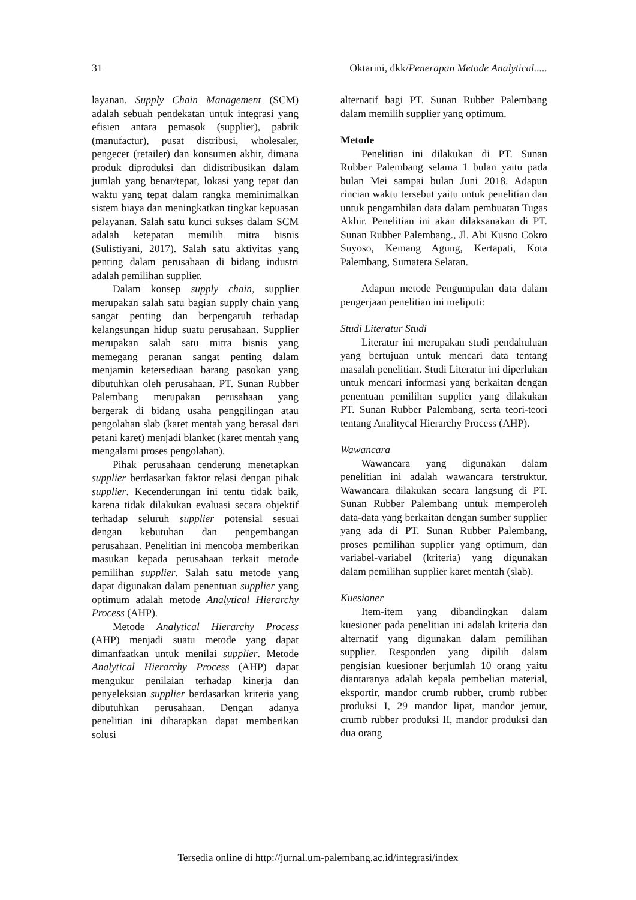31 Oktarini, dkk/Penerapan Metode Analytical.....
layanan. Supply Chain Management (SCM) adalah sebuah pendekatan untuk integrasi yang efisien antara pemasok (supplier), pabrik (manufactur), pusat distribusi, wholesaler, pengecer (retailer) dan konsumen akhir, dimana produk diproduksi dan didistribusikan dalam jumlah yang benar/tepat, lokasi yang tepat dan waktu yang tepat dalam rangka meminimalkan sistem biaya dan meningkatkan tingkat kepuasan pelayanan. Salah satu kunci sukses dalam SCM adalah ketepatan memilih mitra bisnis (Sulistiyani, 2017). Salah satu aktivitas yang penting dalam perusahaan di bidang industri adalah pemilihan supplier.
Dalam konsep supply chain, supplier merupakan salah satu bagian supply chain yang sangat penting dan berpengaruh terhadap kelangsungan hidup suatu perusahaan. Supplier merupakan salah satu mitra bisnis yang memegang peranan sangat penting dalam menjamin ketersediaan barang pasokan yang dibutuhkan oleh perusahaan. PT. Sunan Rubber Palembang merupakan perusahaan yang bergerak di bidang usaha penggilingan atau pengolahan slab (karet mentah yang berasal dari petani karet) menjadi blanket (karet mentah yang mengalami proses pengolahan).
Pihak perusahaan cenderung menetapkan supplier berdasarkan faktor relasi dengan pihak supplier. Kecenderungan ini tentu tidak baik, karena tidak dilakukan evaluasi secara objektif terhadap seluruh supplier potensial sesuai dengan kebutuhan dan pengembangan perusahaan. Penelitian ini mencoba memberikan masukan kepada perusahaan terkait metode pemilihan supplier. Salah satu metode yang dapat digunakan dalam penentuan supplier yang optimum adalah metode Analytical Hierarchy Process (AHP).
Metode Analytical Hierarchy Process (AHP) menjadi suatu metode yang dapat dimanfaatkan untuk menilai supplier. Metode Analytical Hierarchy Process (AHP) dapat mengukur penilaian terhadap kinerja dan penyeleksian supplier berdasarkan kriteria yang dibutuhkan perusahaan. Dengan adanya penelitian ini diharapkan dapat memberikan solusi
alternatif bagi PT. Sunan Rubber Palembang dalam memilih supplier yang optimum.
Metode
Penelitian ini dilakukan di PT. Sunan Rubber Palembang selama 1 bulan yaitu pada bulan Mei sampai bulan Juni 2018. Adapun rincian waktu tersebut yaitu untuk penelitian dan untuk pengambilan data dalam pembuatan Tugas Akhir. Penelitian ini akan dilaksanakan di PT. Sunan Rubber Palembang., Jl. Abi Kusno Cokro Suyoso, Kemang Agung, Kertapati, Kota Palembang, Sumatera Selatan.
Adapun metode Pengumpulan data dalam pengerjaan penelitian ini meliputi:
Studi Literatur Studi
Literatur ini merupakan studi pendahuluan yang bertujuan untuk mencari data tentang masalah penelitian. Studi Literatur ini diperlukan untuk mencari informasi yang berkaitan dengan penentuan pemilihan supplier yang dilakukan PT. Sunan Rubber Palembang, serta teori-teori tentang Analitycal Hierarchy Process (AHP).
Wawancara
Wawancara yang digunakan dalam penelitian ini adalah wawancara terstruktur. Wawancara dilakukan secara langsung di PT. Sunan Rubber Palembang untuk memperoleh data-data yang berkaitan dengan sumber supplier yang ada di PT. Sunan Rubber Palembang, proses pemilihan supplier yang optimum, dan variabel-variabel (kriteria) yang digunakan dalam pemilihan supplier karet mentah (slab).
Kuesioner
Item-item yang dibandingkan dalam kuesioner pada penelitian ini adalah kriteria dan alternatif yang digunakan dalam pemilihan supplier. Responden yang dipilih dalam pengisian kuesioner berjumlah 10 orang yaitu diantaranya adalah kepala pembelian material, eksportir, mandor crumb rubber, crumb rubber produksi I, 29 mandor lipat, mandor jemur, crumb rubber produksi II, mandor produksi dan dua orang
Tersedia online di http://jurnal.um-palembang.ac.id/integrasi/index